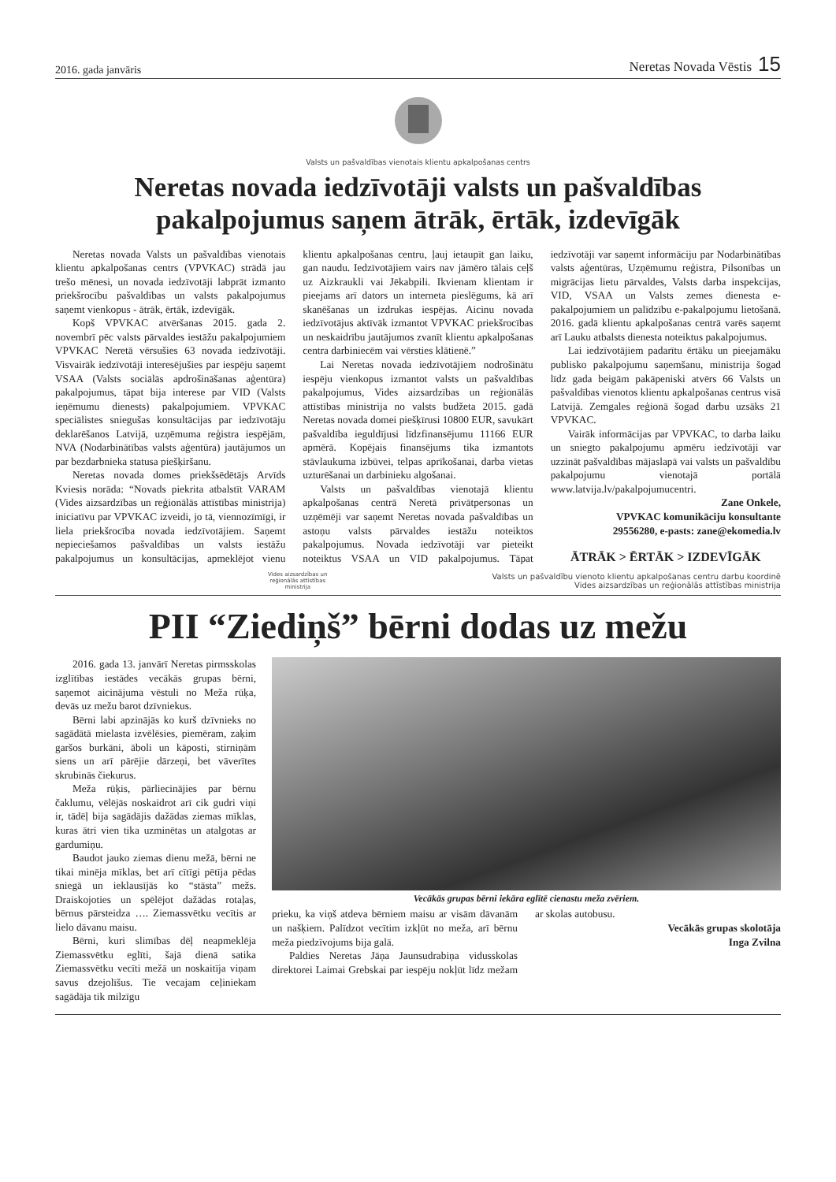2016. gada janvāris Neretas Novada Vēstis 15
Valsts un pašvaldības vienotais klientu apkalpošanas centrs
Neretas novada iedzīvotāji valsts un pašvaldības pakalpojumus saņem ātrāk, ērtāk, izdevīgāk
Neretas novada Valsts un pašvaldības vienotais klientu apkalpošanas centrs (VPVKAC) strādā jau trešo mēnesi, un novada iedzīvotāji labprāt izmanto priekšrocību pašvaldības un valsts pakalpojumus saņemt vienkopus - ātrāk, ērtāk, izdevīgāk.
Kopš VPVKAC atvēršanas 2015. gada 2. novembrī pēc valsts pārvaldes iestāžu pakalpojumiem VPVKAC Neretā vērsušies 63 novada iedzīvotāji. Visvairāk iedzīvotāji interesējušies par iespēju saņemt VSAA (Valsts sociālās apdrošināšanas aģentūra) pakalpojumus, tāpat bija interese par VID (Valsts ieņēmumu dienests) pakalpojumiem. VPVKAC speciālistes sniegušas konsultācijas par iedzīvotāju deklarēšanos Latvijā, uzņēmuma reģistra iespējām, NVA (Nodarbinātības valsts aģentūra) jautājumos un par bezdarbnieka statusa piešķiršanu.
Neretas novada domes priekšsēdētājs Arvīds Kviesis norāda: “Novads piekrita atbalstīt VARAM (Vides aizsardzības un reģionālās attīstības ministrija) iniciatīvu par VPVKAC izveidi, jo tā, viennozīmīgi, ir liela priekšrocība novada iedzīvotājiem. Saņemt nepieciešamos pašvaldības un valsts iestāžu pakalpojumus un konsultācijas, apmeklējot vienu klientu apkalpošanas centru, ļauj ietaupīt gan laiku, gan naudu. Iedzīvotājiem vairs nav jāmēro tālais ceļš uz Aizkraukli vai Jēkabpili. Ikvienam klientam ir pieejams arī dators un interneta pieslēgums, kā arī skanēšanas un izdrukas iespējas. Aicinu novada iedzīvotājus aktīvāk izmantot VPVKAC priekšrocības un neskaidrību jautājumos zvanīt klientu apkalpošanas centra darbiniecēm vai vērsties klātienē.”
Lai Neretas novada iedzīvotājiem nodrošinātu iespēju vienkopus izmantot valsts un pašvaldības pakalpojumus, Vides aizsardzības un reģionālās attīstības ministrija no valsts budžeta 2015. gadā Neretas novada domei piešķīrusi 10800 EUR, savukārt pašvaldība ieguldījusi līdzfinansējumu 11166 EUR apmērā. Kopējais finansējums tika izmantots stāvlaukuma izbūvei, telpas aprīkošanai, darba vietas uzturēšanai un darbinieku algošanai.
Valsts un pašvaldības vienotajā klientu apkalpošanas centrā Neretā privātpersonas un uzņēmēji var saņemt Neretas novada pašvaldības un astoņu valsts pārvaldes iestāžu noteiktos pakalpojumus. Novada iedzīvotāji var pieteikt noteiktus VSAA un VID pakalpojumus. Tāpat iedzīvotāji var saņemt informāciju par Nodarbinātības valsts aģentūras, Uzņēmumu reģistra, Pilsonības un migrācijas lietu pārvaldes, Valsts darba inspekcijas, VID, VSAA un Valsts zemes dienesta e-pakalpojumiem un palīdzību e-pakalpojumu lietošanā. 2016. gadā klientu apkalpošanas centrā varēs saņemt arī Lauku atbalsts dienesta noteiktus pakalpojumus.
Lai iedzīvotājiem padarītu ērtāku un pieejamāku publisko pakalpojumu saņemšanu, ministrija šogad līdz gada beigām pakāpeniski atvērs 66 Valsts un pašvaldības vienotos klientu apkalpošanas centrus visā Latvijā. Zemgales reģionā šogad darbu uzsāks 21 VPVKAC.
Vairāk informācijas par VPVKAC, to darba laiku un sniegto pakalpojumu apmēru iedzīvotāji var uzzināt pašvaldības mājaslapā vai valsts un pašvaldību pakalpojumu vienotajā portālā www.latvija.lv/pakalpojumucentri.
Zane Onkele,
VPVKAC komunikāciju konsultante
29556280, e-pasts: zane@ekomedia.lv
ĀTRĀK > ĒRTĀK > IZDEVĪGĀK
Vides aizsardzības un
reģionālās attīstības
ministrija
Valsts un pašvaldību vienoto klientu apkalpošanas centru darbu koordinē
Vides aizsardzības un reģionālās attīstības ministrija
PII “Ziediņš” bērni dodas uz mežu
2016. gada 13. janvārī Neretas pirmsskolas izglītības iestādes vecākās grupas bērni, saņemot aicinājuma vēstuli no Meža rūķa, devās uz mežu barot dzīvniekus.
Bērni labi apzinājās ko kurš dzīvnieks no sagādātā mielasta izvēlēsies, piemēram, zaķim garšos burkāni, āboli un kāposti, stirniņām siens un arī pārējie dārzeņi, bet vāverītes skrubinās čiekurus.
Meža rūķis, pārliecinājies par bērnu čaklumu, vēlējās noskaidrot arī cik gudri viņi ir, tādēļ bija sagādājis dažādas ziemas mīklas, kuras ātri vien tika uzminētas un atalgotas ar gardumiņu.
Baudot jauko ziemas dienu mežā, bērni ne tikai minēja mīklas, bet arī cītīgi pētīja pēdas sniegā un ieklausījās ko “stāsta” mežs. Draiskojoties un spēlējot dažādas rotaļas, bērnus pārsteidza …. Ziemassvētku vecītis ar lielo dāvanu maisu.
Bērni, kuri slimības dēļ neapmeklēja Ziemassvētku eglīti, šajā dienā satika Ziemassvētku vecīti mežā un noskaitīja viņam savus dzejolīšus. Tie vecajam ceļiniekam sagādāja tik milzīgu
Vecākās grupas bērni iekāra eglītē cienastu meža zvēriem.
prieku, ka viņš atdeva bērniem maisu ar visām dāvanām un našķiem. Palīdzot vecītim izkļūt no meža, arī bērnu meža piedzīvojums bija galā.
Paldies Neretas Jāņa Jaunsudrabiņa vidusskolas direktorei Laimai Grebskai par iespēju nokļūt līdz mežam ar skolas autobusu.
Vecākās grupas skolotāja
Inga Zvilna